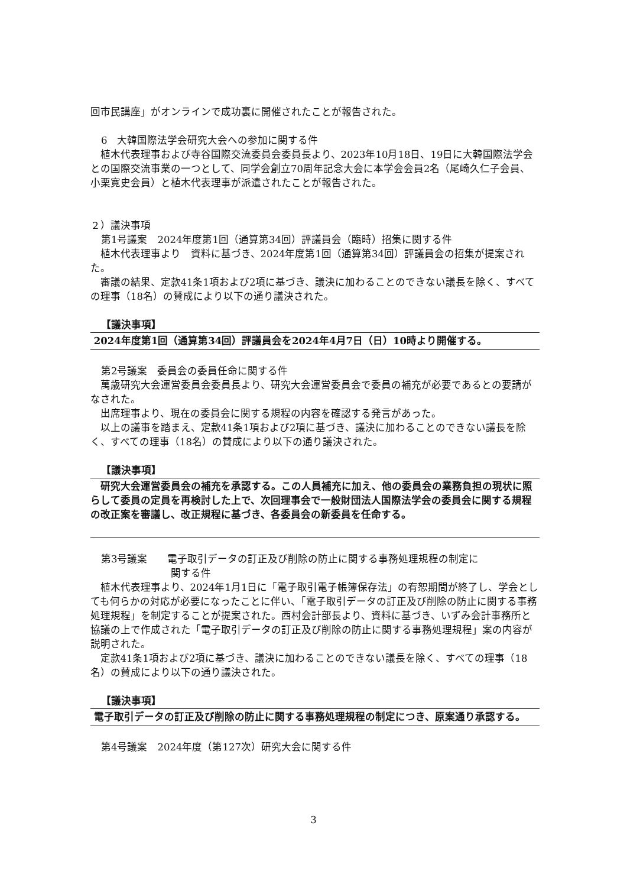回市民講座」がオンラインで成功裏に開催されたことが報告された。
6　大韓国際法学会研究大会への参加に関する件
植木代表理事および寺谷国際交流委員会委員長より、2023年10月18日、19日に大韓国際法学会との国際交流事業の一つとして、同学会創立70周年記念大会に本学会会員2名（尾崎久仁子会員、小栗寛史会員）と植木代表理事が派遣されたことが報告された。
２）議決事項
第1号議案　2024年度第1回（通算第34回）評議員会（臨時）招集に関する件
植木代表理事より　資料に基づき、2024年度第1回（通算第34回）評議員会の招集が提案された。
審議の結果、定款41条1項および2項に基づき、議決に加わることのできない議長を除く、すべての理事（18名）の賛成により以下の通り議決された。
【議決事項】
2024年度第1回（通算第34回）評議員会を2024年4月7日（日）10時より開催する。
第2号議案　委員会の委員任命に関する件
萬歳研究大会運営委員会委員長より、研究大会運営委員会で委員の補充が必要であるとの要請がなされた。
出席理事より、現在の委員会に関する規程の内容を確認する発言があった。
以上の議事を踏まえ、定款41条1項および2項に基づき、議決に加わることのできない議長を除く、すべての理事（18名）の賛成により以下の通り議決された。
【議決事項】
研究大会運営委員会の補充を承認する。この人員補充に加え、他の委員会の業務負担の現状に照らして委員の定員を再検討した上で、次回理事会で一般財団法人国際法学会の委員会に関する規程の改正案を審議し、改正規程に基づき、各委員会の新委員を任命する。
第3号議案　　電子取引データの訂正及び削除の防止に関する事務処理規程の制定に
関する件
植木代表理事より、2024年1月1日に「電子取引電子帳簿保存法」の宥恕期間が終了し、学会としても何らかの対応が必要になったことに伴い、「電子取引データの訂正及び削除の防止に関する事務処理規程」を制定することが提案された。西村会計部長より、資料に基づき、いずみ会計事務所と協議の上で作成された「電子取引データの訂正及び削除の防止に関する事務処理規程」案の内容が説明された。
定款41条1項および2項に基づき、議決に加わることのできない議長を除く、すべての理事（18名）の賛成により以下の通り議決された。
【議決事項】
電子取引データの訂正及び削除の防止に関する事務処理規程の制定につき、原案通り承認する。
第4号議案　2024年度（第127次）研究大会に関する件
3